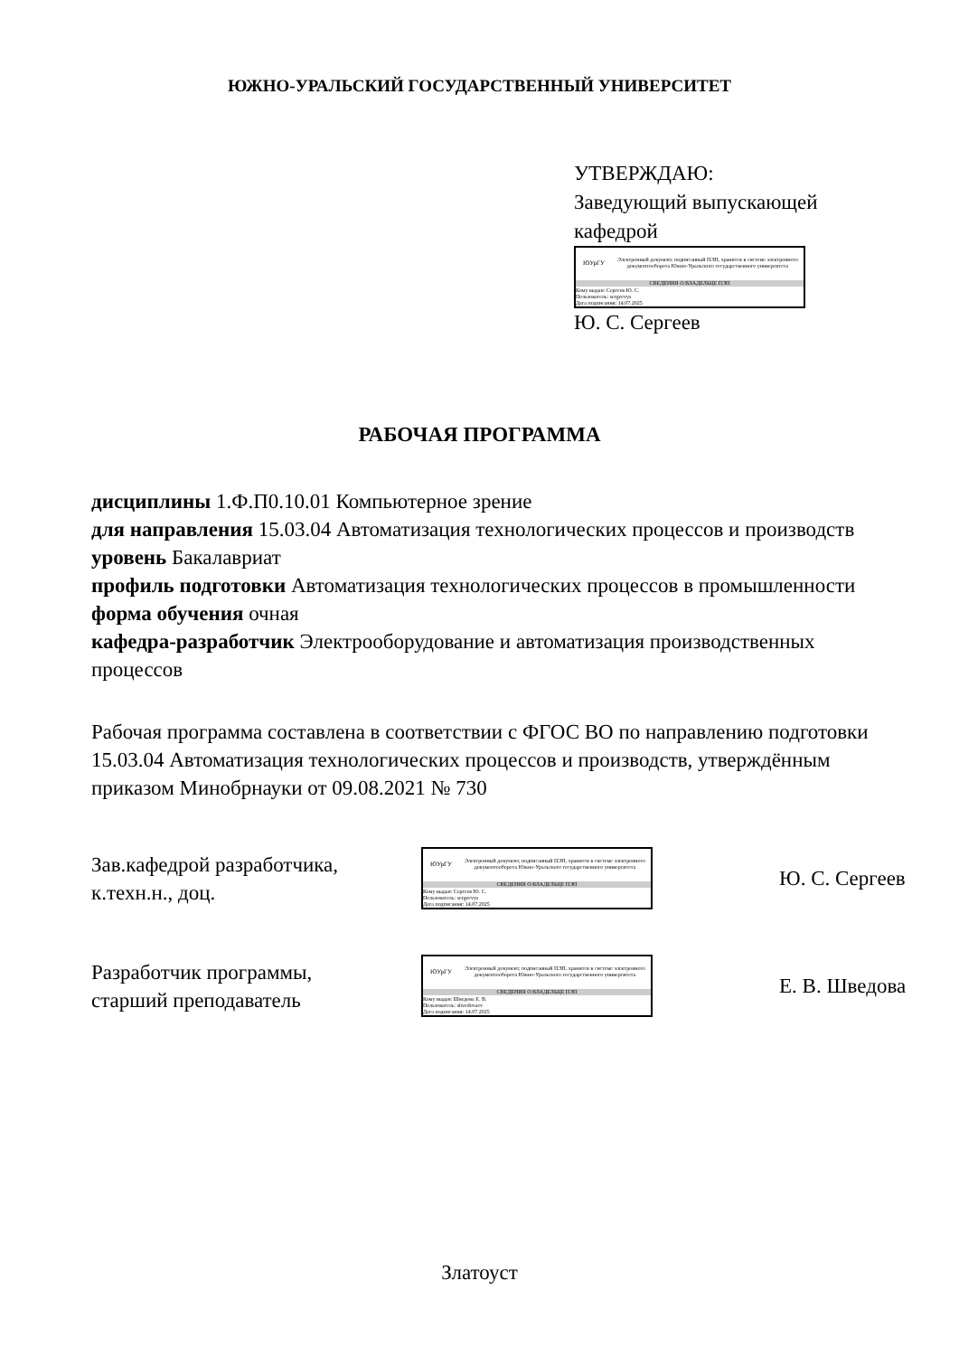ЮЖНО-УРАЛЬСКИЙ ГОСУДАРСТВЕННЫЙ УНИВЕРСИТЕТ
УТВЕРЖДАЮ:
Заведующий выпускающей
кафедрой
ЮУрГУ
Электронный документ, подписанный ПЭП, хранится в системе электронного документооборота Южно-Уральского государственного университета
СВЕДЕНИЯ О ВЛАДЕЛЬЦЕ ПЭП
Кому выдан: Сергеев Ю. С.
Пользователь: sergeevys
Дата подписания: 14.07.2025
Ю. С. Сергеев
РАБОЧАЯ ПРОГРАММА
дисциплины 1.Ф.П0.10.01 Компьютерное зрение
для направления 15.03.04 Автоматизация технологических процессов и производств
уровень Бакалавриат
профиль подготовки Автоматизация технологических процессов в промышленности
форма обучения очная
кафедра-разработчик Электрооборудование и автоматизация производственных процессов
Рабочая программа составлена в соответствии с ФГОС ВО по направлению подготовки 15.03.04 Автоматизация технологических процессов и производств, утверждённым приказом Минобрнауки от 09.08.2021 № 730
Зав.кафедрой разработчика,
к.техн.н., доц.
ЮУрГУ
Электронный документ, подписанный ПЭП, хранится в системе электронного документооборота Южно-Уральского государственного университета
СВЕДЕНИЯ О ВЛАДЕЛЬЦЕ ПЭП
Кому выдан: Сергеев Ю. С.
Пользователь: sergeevys
Дата подписания: 14.07.2025
Ю. С. Сергеев
Разработчик программы,
старший преподаватель
ЮУрГУ
Электронный документ, подписанный ПЭП, хранится в системе электронного документооборота Южно-Уральского государственного университета
СВЕДЕНИЯ О ВЛАДЕЛЬЦЕ ПЭП
Кому выдан: Шведова Е. В.
Пользователь: shvedovaev
Дата подписания: 14.07.2025
Е. В. Шведова
Златоуст